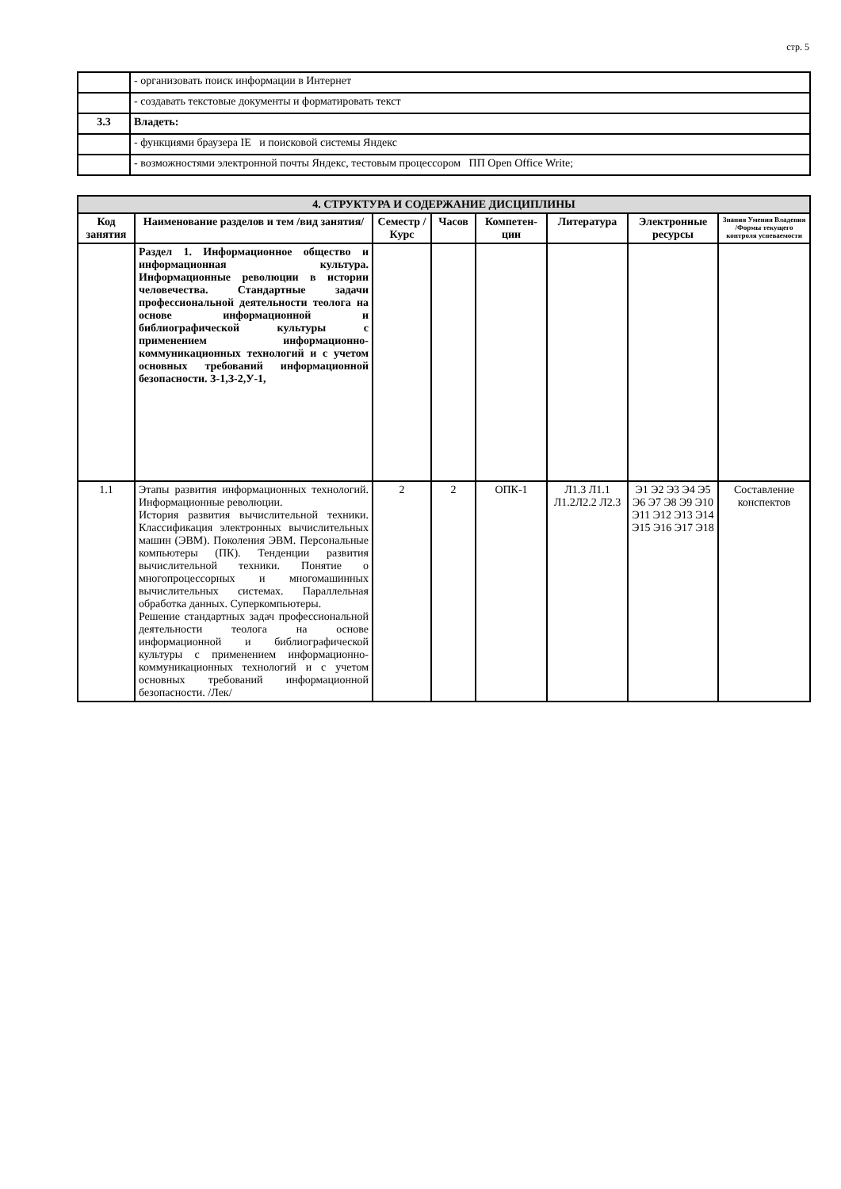стр. 5
| | - организовать поиск информации в Интернет |
| | - создавать текстовые документы и форматировать текст |
| 3.3 | Владеть: |
| | - функциями браузера IE и поисковой системы Яндекс |
| | - возможностями электронной почты Яндекс, тестовым процессором ПП Open Office Write; |
| 4. СТРУКТУРА И СОДЕРЖАНИЕ ДИСЦИПЛИНЫ | | | | | | | |
| --- | --- | --- | --- | --- | --- | --- | --- |
| Код занятия | Наименование разделов и тем /вид занятия/ | Семестр / Курс | Часов | Компетен-ции | Литература | Электронные ресурсы | Знания Умения Владения /Формы текущего контроля успеваемости |
| | Раздел 1. Информационное общество и информационная культура. Информационные революции в истории человечества. Стандартные задачи профессиональной деятельности теолога на основе информационной и библиографической культуры с применением информационно-коммуникационных технологий и с учетом основных требований информационной безопасности. З-1,З-2,У-1, | | | | | | |
| 1.1 | Этапы развития информационных технологий. Информационные революции. История развития вычислительной техники. Классификация электронных вычислительных машин (ЭВМ). Поколения ЭВМ. Персональные компьютеры (ПК). Тенденции развития вычислительной техники. Понятие о многопроцессорных и многомашинных вычислительных системах. Параллельная обработка данных. Суперкомпьютеры. Решение стандартных задач профессиональной деятельности теолога на основе информационной и библиографической культуры с применением информационно-коммуникационных технологий и с учетом основных требований информационной безопасности. /Лек/ | 2 | 2 | ОПК-1 | Л1.3 Л1.1 Л1.2Л2.2 Л2.3 | Э1 Э2 Э3 Э4 Э5 Э6 Э7 Э8 Э9 Э10 Э11 Э12 Э13 Э14 Э15 Э16 Э17 Э18 | Составление конспектов |